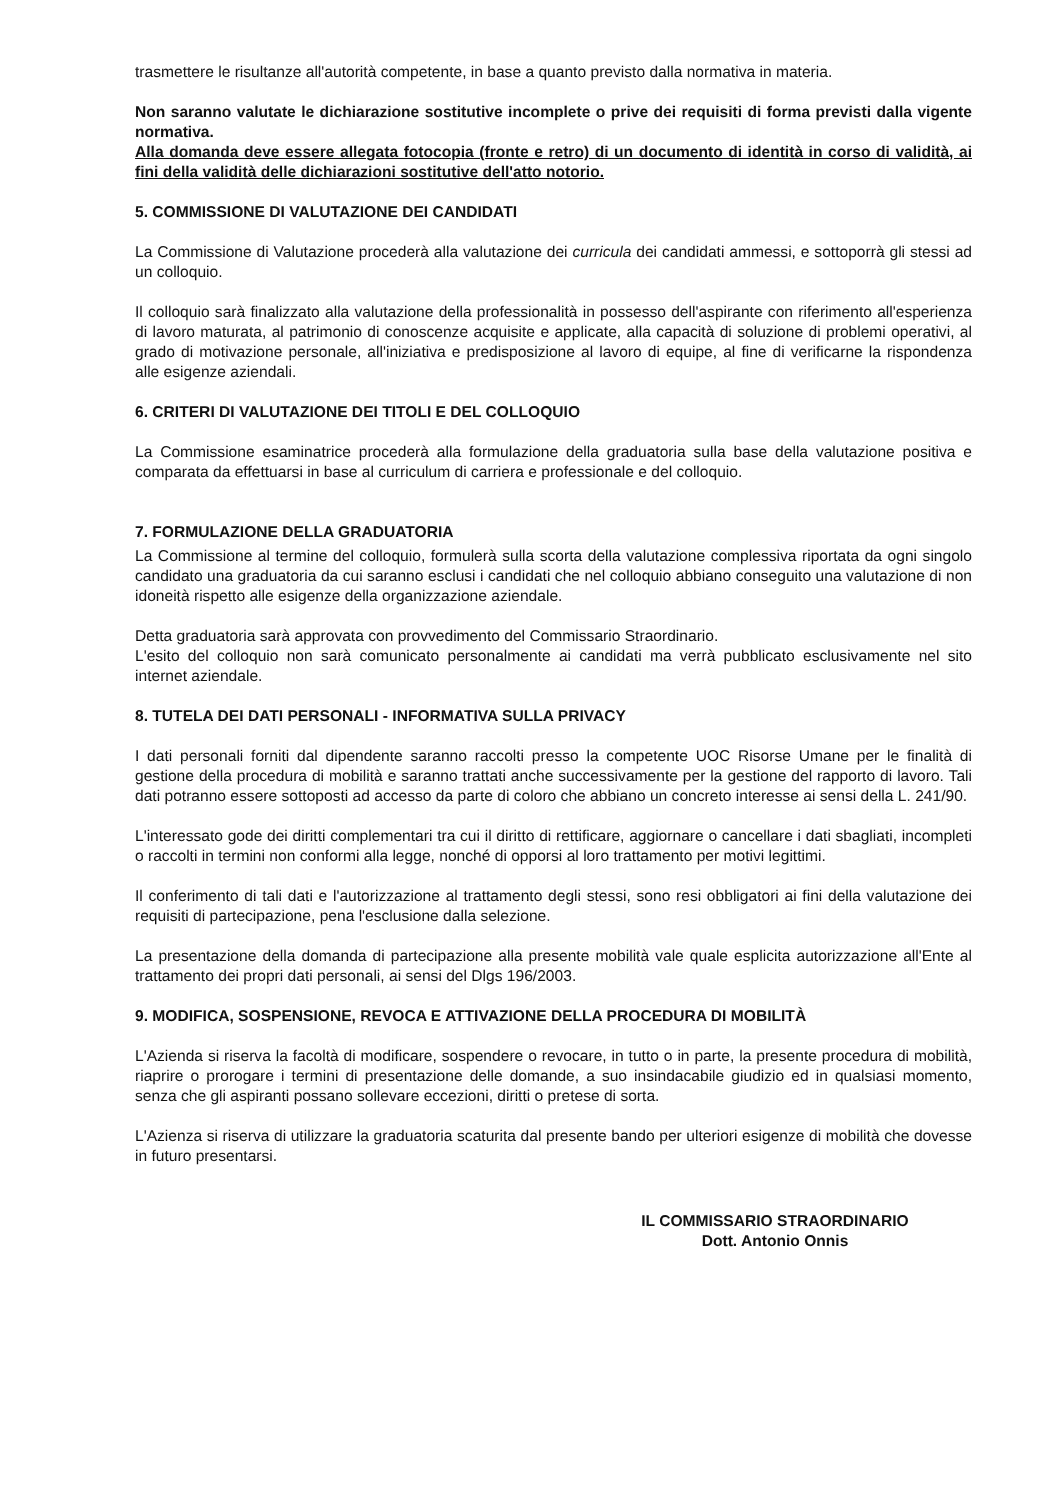trasmettere le risultanze all'autorità competente, in base a quanto previsto dalla normativa in materia.
Non saranno valutate le dichiarazione sostitutive incomplete o prive dei requisiti di forma previsti dalla vigente normativa.
Alla domanda deve essere allegata fotocopia (fronte e retro) di un documento di identità in corso di validità, ai fini della validità delle dichiarazioni sostitutive dell'atto notorio.
5. COMMISSIONE DI VALUTAZIONE DEI CANDIDATI
La Commissione di Valutazione procederà alla valutazione dei curricula dei candidati ammessi, e sottoporrà gli stessi ad un colloquio.
Il colloquio sarà finalizzato alla valutazione della professionalità in possesso dell'aspirante con riferimento all'esperienza di lavoro maturata, al patrimonio di conoscenze acquisite e applicate, alla capacità di soluzione di problemi operativi, al grado di motivazione personale, all'iniziativa e predisposizione al lavoro di equipe, al fine di verificarne la rispondenza alle esigenze aziendali.
6. CRITERI DI VALUTAZIONE DEI TITOLI E DEL COLLOQUIO
La Commissione esaminatrice procederà alla formulazione della graduatoria sulla base della valutazione positiva e comparata da effettuarsi in base al curriculum di carriera e professionale e del colloquio.
7. FORMULAZIONE DELLA GRADUATORIA
La Commissione al termine del colloquio, formulerà sulla scorta della valutazione complessiva riportata da ogni singolo candidato una graduatoria da cui saranno esclusi i candidati che nel colloquio abbiano conseguito una valutazione di non idoneità rispetto alle esigenze della organizzazione aziendale.
Detta graduatoria sarà approvata con provvedimento del Commissario Straordinario.
L'esito del colloquio non sarà comunicato personalmente ai candidati ma verrà pubblicato esclusivamente nel sito internet aziendale.
8. TUTELA DEI DATI PERSONALI - INFORMATIVA SULLA PRIVACY
I dati personali forniti dal dipendente saranno raccolti presso la competente UOC Risorse Umane per le finalità di gestione della procedura di mobilità e saranno trattati anche successivamente per la gestione del rapporto di lavoro. Tali dati potranno essere sottoposti ad accesso da parte di coloro che abbiano un concreto interesse ai sensi della L. 241/90.
L'interessato gode dei diritti complementari tra cui il diritto di rettificare, aggiornare o cancellare i dati sbagliati, incompleti o raccolti in termini non conformi alla legge, nonché di opporsi al loro trattamento per motivi legittimi.
Il conferimento di tali dati e l'autorizzazione al trattamento degli stessi, sono resi obbligatori ai fini della valutazione dei requisiti di partecipazione, pena l'esclusione dalla selezione.
La presentazione della domanda di partecipazione alla presente mobilità vale quale esplicita autorizzazione all'Ente al trattamento dei propri dati personali, ai sensi del Dlgs 196/2003.
9. MODIFICA, SOSPENSIONE, REVOCA E ATTIVAZIONE DELLA PROCEDURA DI MOBILITÀ
L'Azienda si riserva la facoltà di modificare, sospendere o revocare, in tutto o in parte, la presente procedura di mobilità, riaprire o prorogare i termini di presentazione delle domande, a suo insindacabile giudizio ed in qualsiasi momento, senza che gli aspiranti possano sollevare eccezioni, diritti o pretese di sorta.
L'Azienza si riserva di utilizzare la graduatoria scaturita dal presente bando per ulteriori esigenze di mobilità che dovesse in futuro presentarsi.
IL COMMISSARIO STRAORDINARIO
Dott. Antonio Onnis